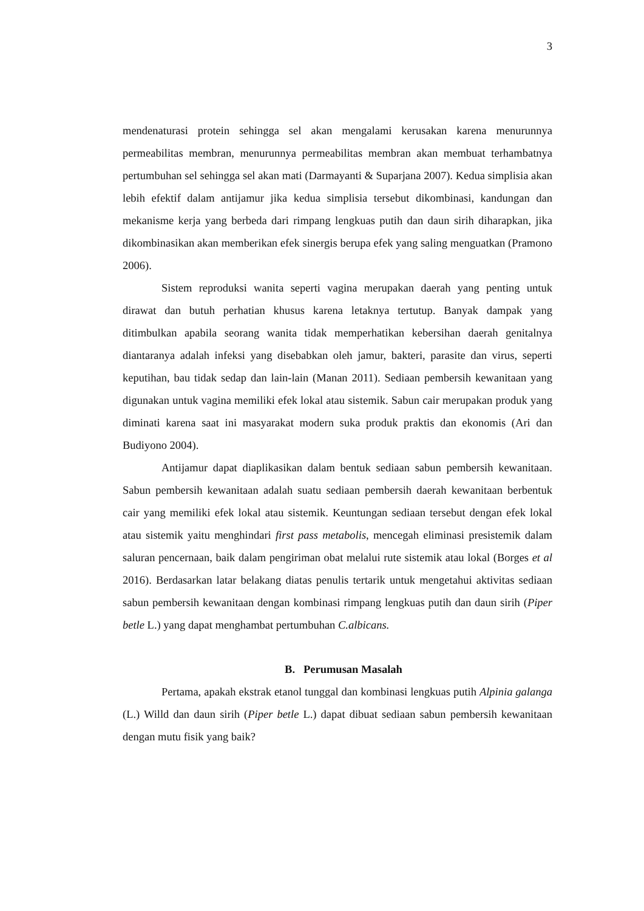3
mendenaturasi protein sehingga sel akan mengalami kerusakan karena menurunnya permeabilitas membran, menurunnya permeabilitas membran akan membuat terhambatnya pertumbuhan sel sehingga sel akan mati (Darmayanti & Suparjana 2007). Kedua simplisia akan lebih efektif dalam antijamur jika kedua simplisia tersebut dikombinasi, kandungan dan mekanisme kerja yang berbeda dari rimpang lengkuas putih dan daun sirih diharapkan, jika dikombinasikan akan memberikan efek sinergis berupa efek yang saling menguatkan (Pramono 2006).
Sistem reproduksi wanita seperti vagina merupakan daerah yang penting untuk dirawat dan butuh perhatian khusus karena letaknya tertutup. Banyak dampak yang ditimbulkan apabila seorang wanita tidak memperhatikan kebersihan daerah genitalnya diantaranya adalah infeksi yang disebabkan oleh jamur, bakteri, parasite dan virus, seperti keputihan, bau tidak sedap dan lain-lain (Manan 2011). Sediaan pembersih kewanitaan yang digunakan untuk vagina memiliki efek lokal atau sistemik. Sabun cair merupakan produk yang diminati karena saat ini masyarakat modern suka produk praktis dan ekonomis (Ari dan Budiyono 2004).
Antijamur dapat diaplikasikan dalam bentuk sediaan sabun pembersih kewanitaan. Sabun pembersih kewanitaan adalah suatu sediaan pembersih daerah kewanitaan berbentuk cair yang memiliki efek lokal atau sistemik. Keuntungan sediaan tersebut dengan efek lokal atau sistemik yaitu menghindari first pass metabolis, mencegah eliminasi presistemik dalam saluran pencernaan, baik dalam pengiriman obat melalui rute sistemik atau lokal (Borges et al 2016). Berdasarkan latar belakang diatas penulis tertarik untuk mengetahui aktivitas sediaan sabun pembersih kewanitaan dengan kombinasi rimpang lengkuas putih dan daun sirih (Piper betle L.) yang dapat menghambat pertumbuhan C.albicans.
B. Perumusan Masalah
Pertama, apakah ekstrak etanol tunggal dan kombinasi lengkuas putih Alpinia galanga (L.) Willd dan daun sirih (Piper betle L.) dapat dibuat sediaan sabun pembersih kewanitaan dengan mutu fisik yang baik?